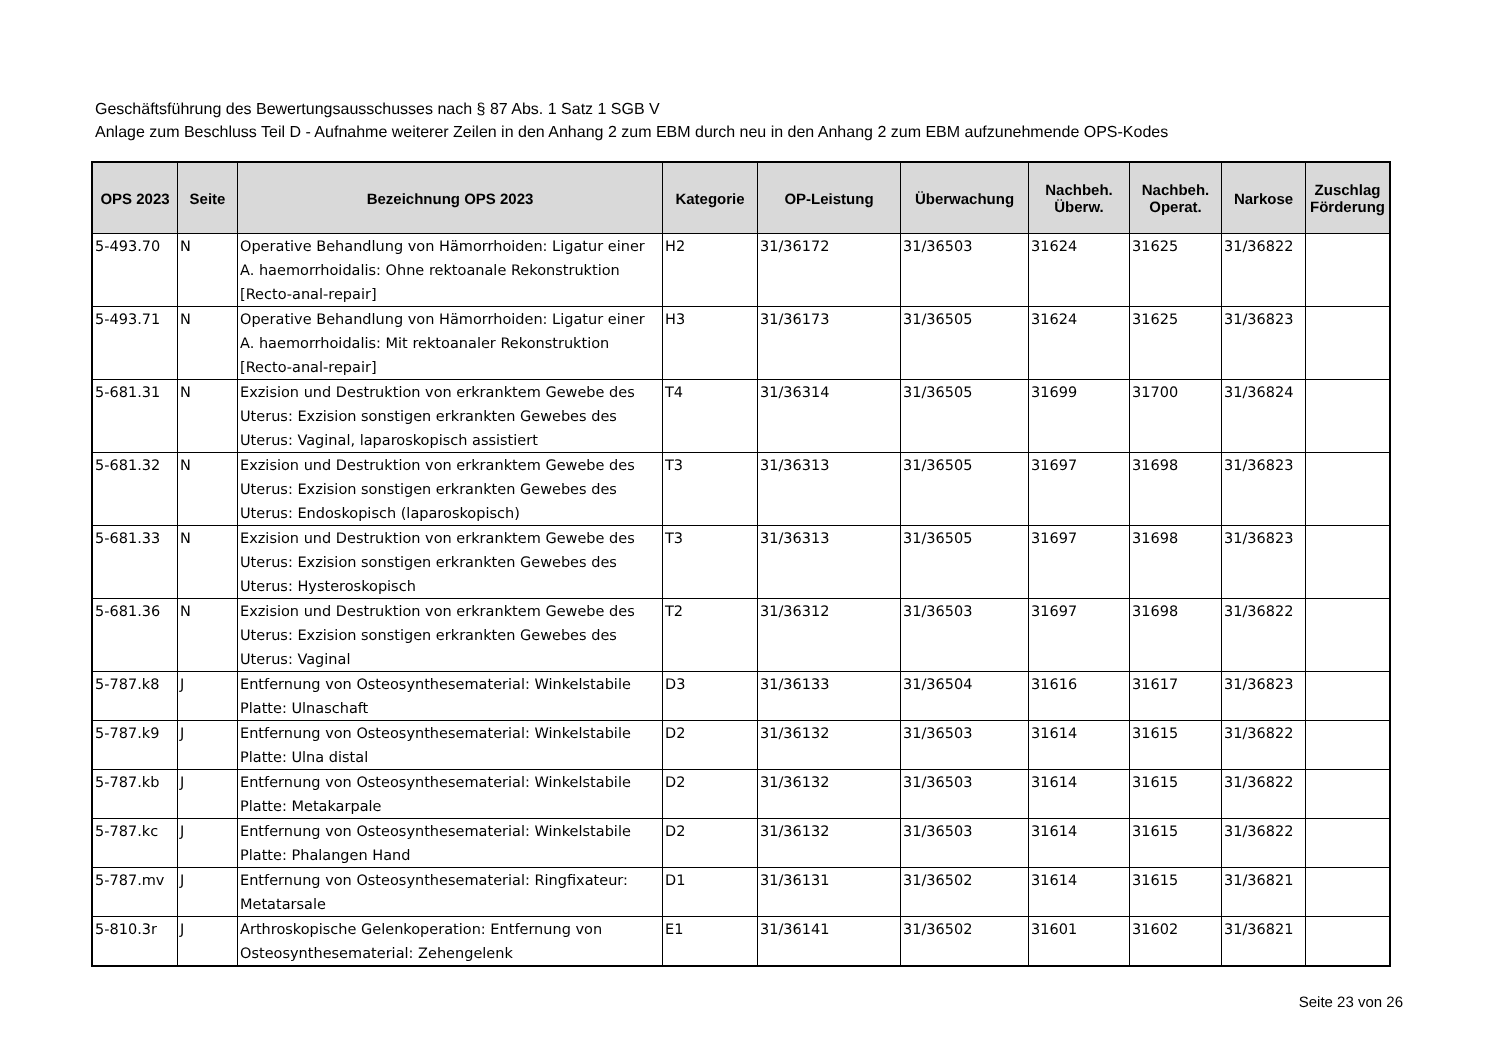Geschäftsführung des Bewertungsausschusses nach § 87 Abs. 1 Satz 1 SGB V
Anlage zum Beschluss Teil D - Aufnahme weiterer Zeilen in den Anhang 2 zum EBM durch neu in den Anhang 2 zum EBM aufzunehmende OPS-Kodes
| OPS 2023 | Seite | Bezeichnung OPS 2023 | Kategorie | OP-Leistung | Überwachung | Nachbeh. Überw. | Nachbeh. Operat. | Narkose | Zuschlag Förderung |
| --- | --- | --- | --- | --- | --- | --- | --- | --- | --- |
| 5-493.70 | N | Operative Behandlung von Hämorrhoiden: Ligatur einer A. haemorrhoidalis: Ohne rektoanale Rekonstruktion [Recto-anal-repair] | H2 | 31/36172 | 31/36503 | 31624 | 31625 | 31/36822 | |
| 5-493.71 | N | Operative Behandlung von Hämorrhoiden: Ligatur einer A. haemorrhoidalis: Mit rektoanaler Rekonstruktion [Recto-anal-repair] | H3 | 31/36173 | 31/36505 | 31624 | 31625 | 31/36823 | |
| 5-681.31 | N | Exzision und Destruktion von erkranktem Gewebe des Uterus: Exzision sonstigen erkrankten Gewebes des Uterus: Vaginal, laparoskopisch assistiert | T4 | 31/36314 | 31/36505 | 31699 | 31700 | 31/36824 | |
| 5-681.32 | N | Exzision und Destruktion von erkranktem Gewebe des Uterus: Exzision sonstigen erkrankten Gewebes des Uterus: Endoskopisch (laparoskopisch) | T3 | 31/36313 | 31/36505 | 31697 | 31698 | 31/36823 | |
| 5-681.33 | N | Exzision und Destruktion von erkranktem Gewebe des Uterus: Exzision sonstigen erkrankten Gewebes des Uterus: Hysteroskopisch | T3 | 31/36313 | 31/36505 | 31697 | 31698 | 31/36823 | |
| 5-681.36 | N | Exzision und Destruktion von erkranktem Gewebe des Uterus: Exzision sonstigen erkrankten Gewebes des Uterus: Vaginal | T2 | 31/36312 | 31/36503 | 31697 | 31698 | 31/36822 | |
| 5-787.k8 | J | Entfernung von Osteosynthesematerial: Winkelstabile Platte: Ulnaschaft | D3 | 31/36133 | 31/36504 | 31616 | 31617 | 31/36823 | |
| 5-787.k9 | J | Entfernung von Osteosynthesematerial: Winkelstabile Platte: Ulna distal | D2 | 31/36132 | 31/36503 | 31614 | 31615 | 31/36822 | |
| 5-787.kb | J | Entfernung von Osteosynthesematerial: Winkelstabile Platte: Metakarpale | D2 | 31/36132 | 31/36503 | 31614 | 31615 | 31/36822 | |
| 5-787.kc | J | Entfernung von Osteosynthesematerial: Winkelstabile Platte: Phalangen Hand | D2 | 31/36132 | 31/36503 | 31614 | 31615 | 31/36822 | |
| 5-787.mv | J | Entfernung von Osteosynthesematerial: Ringfixateur: Metatarsale | D1 | 31/36131 | 31/36502 | 31614 | 31615 | 31/36821 | |
| 5-810.3r | J | Arthroskopische Gelenkoperation: Entfernung von Osteosynthesematerial: Zehengelenk | E1 | 31/36141 | 31/36502 | 31601 | 31602 | 31/36821 | |
Seite 23 von 26